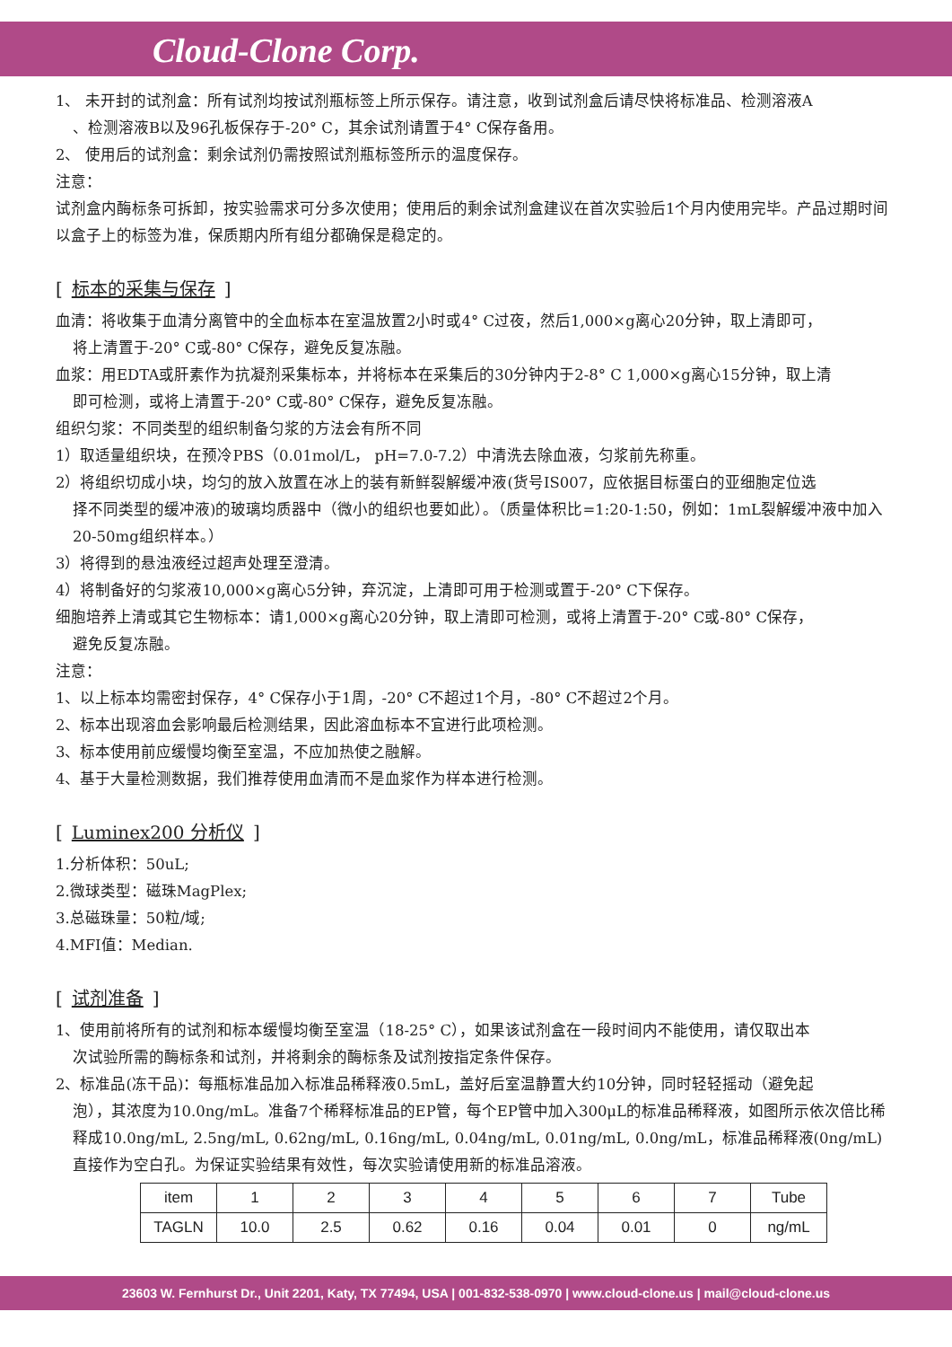Cloud-Clone Corp.
1、 未开封的试剂盒：所有试剂均按试剂瓶标签上所示保存。请注意，收到试剂盒后请尽快将标准品、检测溶液A
、检测溶液B以及96孔板保存于-20° C，其余试剂请置于4° C保存备用。
2、 使用后的试剂盒：剩余试剂仍需按照试剂瓶标签所示的温度保存。
注意：
试剂盒内酶标条可拆卸，按实验需求可分多次使用；使用后的剩余试剂盒建议在首次实验后1个月内使用完毕。产品过期时间以盒子上的标签为准，保质期内所有组分都确保是稳定的。
[标本的采集与保存]
血清：将收集于血清分离管中的全血标本在室温放置2小时或4° C过夜，然后1,000×g离心20分钟，取上清即可，
将上清置于-20° C或-80° C保存，避免反复冻融。
血浆：用EDTA或肝素作为抗凝剂采集标本，并将标本在采集后的30分钟内于2-8° C 1,000×g离心15分钟，取上清
即可检测，或将上清置于-20° C或-80° C保存，避免反复冻融。
组织匀浆：不同类型的组织制备匀浆的方法会有所不同
1）取适量组织块，在预冷PBS（0.01mol/L， pH=7.0-7.2）中清洗去除血液，匀浆前先称重。
2）将组织切成小块，均匀的放入放置在冰上的装有新鲜裂解缓冲液(货号IS007，应依据目标蛋白的亚细胞定位选
择不同类型的缓冲液)的玻璃均质器中（微小的组织也要如此）。（质量体积比=1:20-1:50，例如：1mL裂解缓冲液中加入20-50mg组织样本。）
3）将得到的悬浊液经过超声处理至澄清。
4）将制备好的匀浆液10,000×g离心5分钟，弃沉淀，上清即可用于检测或置于-20° C下保存。
细胞培养上清或其它生物标本：请1,000×g离心20分钟，取上清即可检测，或将上清置于-20° C或-80° C保存，
避免反复冻融。
注意：
1、以上标本均需密封保存，4° C保存小于1周，-20° C不超过1个月，-80° C不超过2个月。
2、标本出现溶血会影响最后检测结果，因此溶血标本不宜进行此项检测。
3、标本使用前应缓慢均衡至室温，不应加热使之融解。
4、基于大量检测数据，我们推荐使用血清而不是血浆作为样本进行检测。
[Luminex200 分析仪]
1.分析体积：50uL;
2.微球类型：磁珠MagPlex;
3.总磁珠量：50粒/域;
4.MFI值：Median.
[试剂准备]
1、使用前将所有的试剂和标本缓慢均衡至室温（18-25° C），如果该试剂盒在一段时间内不能使用，请仅取出本
次试验所需的酶标条和试剂，并将剩余的酶标条及试剂按指定条件保存。
2、标准品(冻干品)：每瓶标准品加入标准品稀释液0.5mL，盖好后室温静置大约10分钟，同时轻轻摇动（避免起
泡），其浓度为10.0ng/mL。准备7个稀释标准品的EP管，每个EP管中加入300μL的标准品稀释液，如图所示依次倍比稀释成10.0ng/mL, 2.5ng/mL, 0.62ng/mL, 0.16ng/mL, 0.04ng/mL, 0.01ng/mL, 0.0ng/mL，标准品稀释液(0ng/mL)直接作为空白孔。为保证实验结果有效性，每次实验请使用新的标准品溶液。
| item | 1 | 2 | 3 | 4 | 5 | 6 | 7 | Tube |
| TAGLN | 10.0 | 2.5 | 0.62 | 0.16 | 0.04 | 0.01 | 0 | ng/mL |
23603 W. Fernhurst Dr., Unit 2201, Katy, TX 77494, USA | 001-832-538-0970 | www.cloud-clone.us | mail@cloud-clone.us